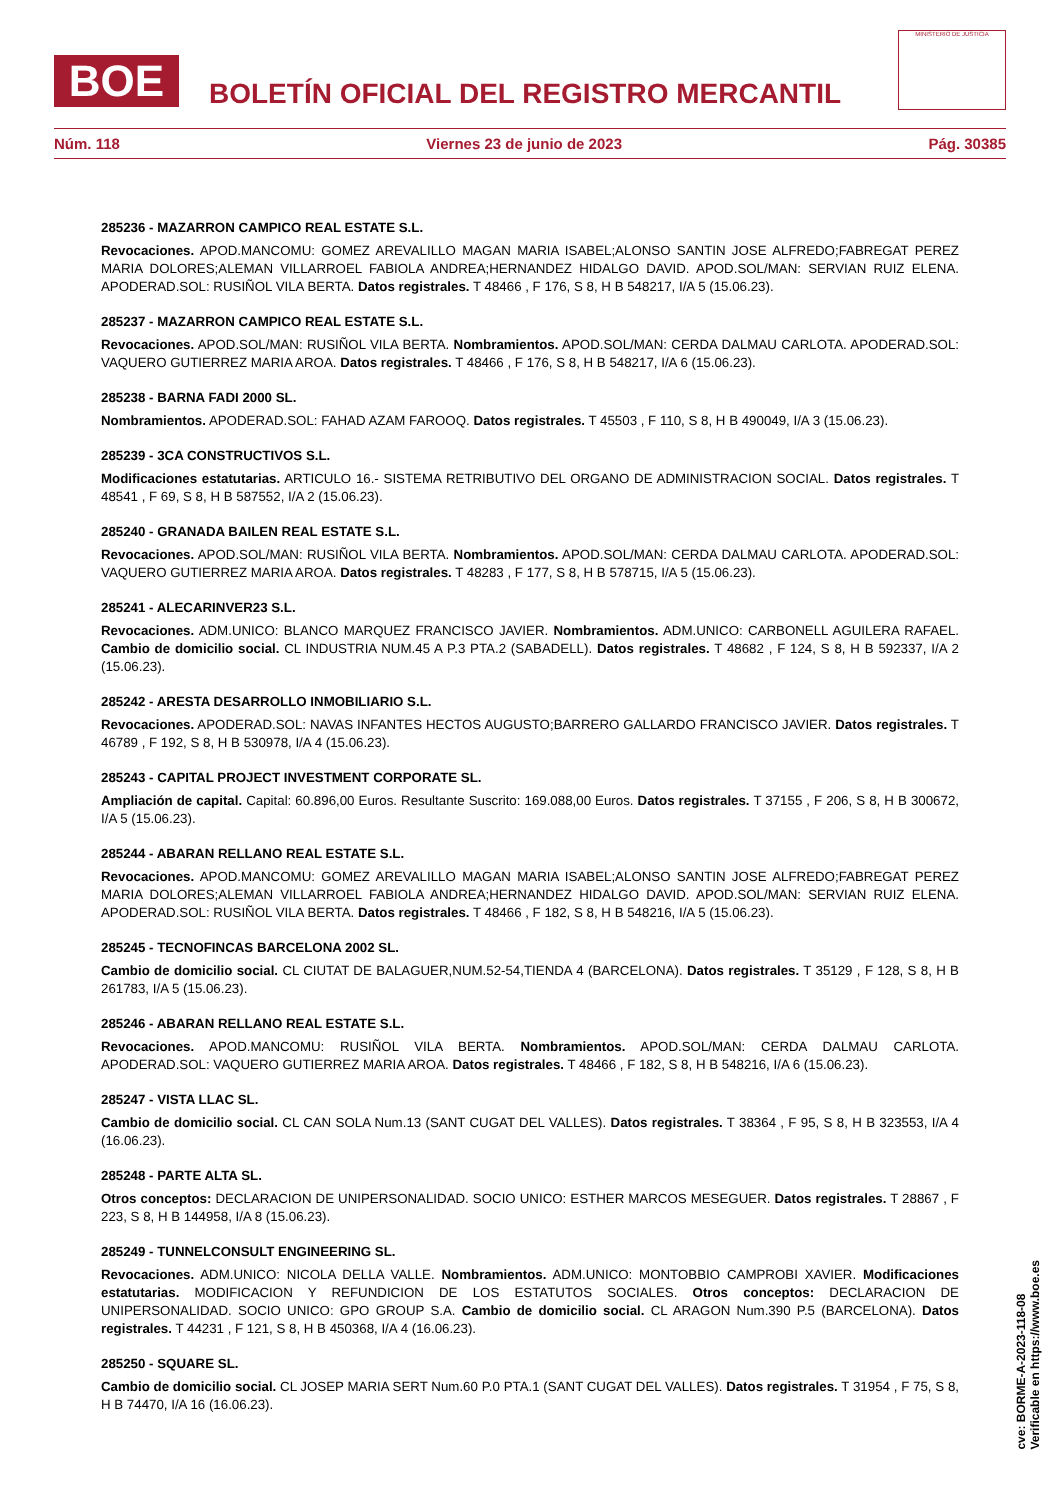BOE
BOLETÍN OFICIAL DEL REGISTRO MERCANTIL
MINISTERIO DE JUSTICIA
Núm. 118 Viernes 23 de junio de 2023 Pág. 30385
285236 - MAZARRON CAMPICO REAL ESTATE S.L.
Revocaciones. APOD.MANCOMU: GOMEZ AREVALILLO MAGAN MARIA ISABEL;ALONSO SANTIN JOSE ALFREDO;FABREGAT PEREZ MARIA DOLORES;ALEMAN VILLARROEL FABIOLA ANDREA;HERNANDEZ HIDALGO DAVID. APOD.SOL/MAN: SERVIAN RUIZ ELENA. APODERAD.SOL: RUSIÑOL VILA BERTA. Datos registrales. T 48466 , F 176, S 8, H B 548217, I/A 5 (15.06.23).
285237 - MAZARRON CAMPICO REAL ESTATE S.L.
Revocaciones. APOD.SOL/MAN: RUSIÑOL VILA BERTA. Nombramientos. APOD.SOL/MAN: CERDA DALMAU CARLOTA. APODERAD.SOL: VAQUERO GUTIERREZ MARIA AROA. Datos registrales. T 48466 , F 176, S 8, H B 548217, I/A 6 (15.06.23).
285238 - BARNA FADI 2000 SL.
Nombramientos. APODERAD.SOL: FAHAD AZAM FAROOQ. Datos registrales. T 45503 , F 110, S 8, H B 490049, I/A 3 (15.06.23).
285239 - 3CA CONSTRUCTIVOS S.L.
Modificaciones estatutarias. ARTICULO 16.- SISTEMA RETRIBUTIVO DEL ORGANO DE ADMINISTRACION SOCIAL. Datos registrales. T 48541 , F 69, S 8, H B 587552, I/A 2 (15.06.23).
285240 - GRANADA BAILEN REAL ESTATE S.L.
Revocaciones. APOD.SOL/MAN: RUSIÑOL VILA BERTA. Nombramientos. APOD.SOL/MAN: CERDA DALMAU CARLOTA. APODERAD.SOL: VAQUERO GUTIERREZ MARIA AROA. Datos registrales. T 48283 , F 177, S 8, H B 578715, I/A 5 (15.06.23).
285241 - ALECARINVER23 S.L.
Revocaciones. ADM.UNICO: BLANCO MARQUEZ FRANCISCO JAVIER. Nombramientos. ADM.UNICO: CARBONELL AGUILERA RAFAEL. Cambio de domicilio social. CL INDUSTRIA NUM.45 A P.3 PTA.2 (SABADELL). Datos registrales. T 48682 , F 124, S 8, H B 592337, I/A 2 (15.06.23).
285242 - ARESTA DESARROLLO INMOBILIARIO S.L.
Revocaciones. APODERAD.SOL: NAVAS INFANTES HECTOS AUGUSTO;BARRERO GALLARDO FRANCISCO JAVIER. Datos registrales. T 46789 , F 192, S 8, H B 530978, I/A 4 (15.06.23).
285243 - CAPITAL PROJECT INVESTMENT CORPORATE SL.
Ampliación de capital. Capital: 60.896,00 Euros. Resultante Suscrito: 169.088,00 Euros. Datos registrales. T 37155 , F 206, S 8, H B 300672, I/A 5 (15.06.23).
285244 - ABARAN RELLANO REAL ESTATE S.L.
Revocaciones. APOD.MANCOMU: GOMEZ AREVALILLO MAGAN MARIA ISABEL;ALONSO SANTIN JOSE ALFREDO;FABREGAT PEREZ MARIA DOLORES;ALEMAN VILLARROEL FABIOLA ANDREA;HERNANDEZ HIDALGO DAVID. APOD.SOL/MAN: SERVIAN RUIZ ELENA. APODERAD.SOL: RUSIÑOL VILA BERTA. Datos registrales. T 48466 , F 182, S 8, H B 548216, I/A 5 (15.06.23).
285245 - TECNOFINCAS BARCELONA 2002 SL.
Cambio de domicilio social. CL CIUTAT DE BALAGUER,NUM.52-54,TIENDA 4 (BARCELONA). Datos registrales. T 35129 , F 128, S 8, H B 261783, I/A 5 (15.06.23).
285246 - ABARAN RELLANO REAL ESTATE S.L.
Revocaciones. APOD.MANCOMU: RUSIÑOL VILA BERTA. Nombramientos. APOD.SOL/MAN: CERDA DALMAU CARLOTA. APODERAD.SOL: VAQUERO GUTIERREZ MARIA AROA. Datos registrales. T 48466 , F 182, S 8, H B 548216, I/A 6 (15.06.23).
285247 - VISTA LLAC SL.
Cambio de domicilio social. CL CAN SOLA Num.13 (SANT CUGAT DEL VALLES). Datos registrales. T 38364 , F 95, S 8, H B 323553, I/A 4 (16.06.23).
285248 - PARTE ALTA SL.
Otros conceptos: DECLARACION DE UNIPERSONALIDAD. SOCIO UNICO: ESTHER MARCOS MESEGUER. Datos registrales. T 28867 , F 223, S 8, H B 144958, I/A 8 (15.06.23).
285249 - TUNNELCONSULT ENGINEERING SL.
Revocaciones. ADM.UNICO: NICOLA DELLA VALLE. Nombramientos. ADM.UNICO: MONTOBBIO CAMPROBI XAVIER. Modificaciones estatutarias. MODIFICACION Y REFUNDICION DE LOS ESTATUTOS SOCIALES. Otros conceptos: DECLARACION DE UNIPERSONALIDAD. SOCIO UNICO: GPO GROUP S.A. Cambio de domicilio social. CL ARAGON Num.390 P.5 (BARCELONA). Datos registrales. T 44231 , F 121, S 8, H B 450368, I/A 4 (16.06.23).
285250 - SQUARE SL.
Cambio de domicilio social. CL JOSEP MARIA SERT Num.60 P.0 PTA.1 (SANT CUGAT DEL VALLES). Datos registrales. T 31954 , F 75, S 8, H B 74470, I/A 16 (16.06.23).
cve: BORME-A-2023-118-08
Verificable en https://www.boe.es